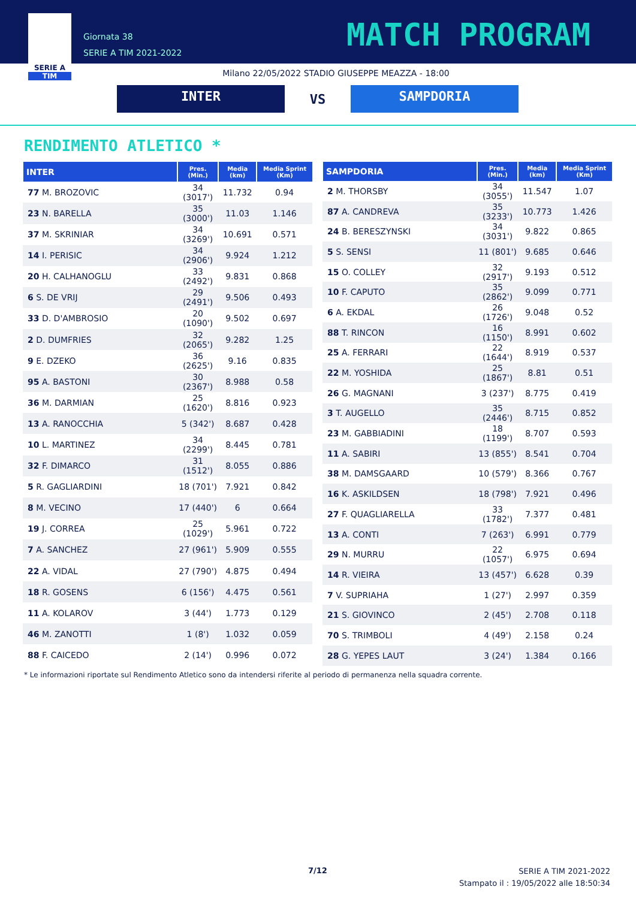SERIE A
TIM
Giornata 38
SERIE A TIM 2021-2022
MATCH PROGRAM
Milano 22/05/2022 STADIO GIUSEPPE MEAZZA - 18:00
INTER
VS
SAMPDORIA
RENDIMENTO ATLETICO *
| INTER | Pres. (Min.) | Media (km) | Media Sprint (Km) |
| --- | --- | --- | --- |
| 77 M. BROZOVIC | 34 (3017') | 11.732 | 0.94 |
| 23 N. BARELLA | 35 (3000') | 11.03 | 1.146 |
| 37 M. SKRINIAR | 34 (3269') | 10.691 | 0.571 |
| 14 I. PERISIC | 34 (2906') | 9.924 | 1.212 |
| 20 H. CALHANOGLU | 33 (2492') | 9.831 | 0.868 |
| 6 S. DE VRIJ | 29 (2491') | 9.506 | 0.493 |
| 33 D. D'AMBROSIO | 20 (1090') | 9.502 | 0.697 |
| 2 D. DUMFRIES | 32 (2065') | 9.282 | 1.25 |
| 9 E. DZEKO | 36 (2625') | 9.16 | 0.835 |
| 95 A. BASTONI | 30 (2367') | 8.988 | 0.58 |
| 36 M. DARMIAN | 25 (1620') | 8.816 | 0.923 |
| 13 A. RANOCCHIA | 5 (342') | 8.687 | 0.428 |
| 10 L. MARTINEZ | 34 (2299') | 8.445 | 0.781 |
| 32 F. DIMARCO | 31 (1512') | 8.055 | 0.886 |
| 5 R. GAGLIARDINI | 18 (701') | 7.921 | 0.842 |
| 8 M. VECINO | 17 (440') | 6 | 0.664 |
| 19 J. CORREA | 25 (1029') | 5.961 | 0.722 |
| 7 A. SANCHEZ | 27 (961') | 5.909 | 0.555 |
| 22 A. VIDAL | 27 (790') | 4.875 | 0.494 |
| 18 R. GOSENS | 6 (156') | 4.475 | 0.561 |
| 11 A. KOLAROV | 3 (44') | 1.773 | 0.129 |
| 46 M. ZANOTTI | 1 (8') | 1.032 | 0.059 |
| 88 F. CAICEDO | 2 (14') | 0.996 | 0.072 |
| SAMPDORIA | Pres. (Min.) | Media (km) | Media Sprint (Km) |
| --- | --- | --- | --- |
| 2 M. THORSBY | 34 (3055') | 11.547 | 1.07 |
| 87 A. CANDREVA | 35 (3233') | 10.773 | 1.426 |
| 24 B. BERESZYNSKI | 34 (3031') | 9.822 | 0.865 |
| 5 S. SENSI | 11 (801') | 9.685 | 0.646 |
| 15 O. COLLEY | 32 (2917') | 9.193 | 0.512 |
| 10 F. CAPUTO | 35 (2862') | 9.099 | 0.771 |
| 6 A. EKDAL | 26 (1726') | 9.048 | 0.52 |
| 88 T. RINCON | 16 (1150') | 8.991 | 0.602 |
| 25 A. FERRARI | 22 (1644') | 8.919 | 0.537 |
| 22 M. YOSHIDA | 25 (1867') | 8.81 | 0.51 |
| 26 G. MAGNANI | 3 (237') | 8.775 | 0.419 |
| 3 T. AUGELLO | 35 (2446') | 8.715 | 0.852 |
| 23 M. GABBIADINI | 18 (1199') | 8.707 | 0.593 |
| 11 A. SABIRI | 13 (855') | 8.541 | 0.704 |
| 38 M. DAMSGAARD | 10 (579') | 8.366 | 0.767 |
| 16 K. ASKILDSEN | 18 (798') | 7.921 | 0.496 |
| 27 F. QUAGLIARELLA | 33 (1782') | 7.377 | 0.481 |
| 13 A. CONTI | 7 (263') | 6.991 | 0.779 |
| 29 N. MURRU | 22 (1057') | 6.975 | 0.694 |
| 14 R. VIEIRA | 13 (457') | 6.628 | 0.39 |
| 7 V. SUPRIAHA | 1 (27') | 2.997 | 0.359 |
| 21 S. GIOVINCO | 2 (45') | 2.708 | 0.118 |
| 70 S. TRIMBOLI | 4 (49') | 2.158 | 0.24 |
| 28 G. YEPES LAUT | 3 (24') | 1.384 | 0.166 |
* Le informazioni riportate sul Rendimento Atletico sono da intendersi riferite al periodo di permanenza nella squadra corrente.
7/12
SERIE A TIM 2021-2022
Stampato il : 19/05/2022 alle 18:50:34